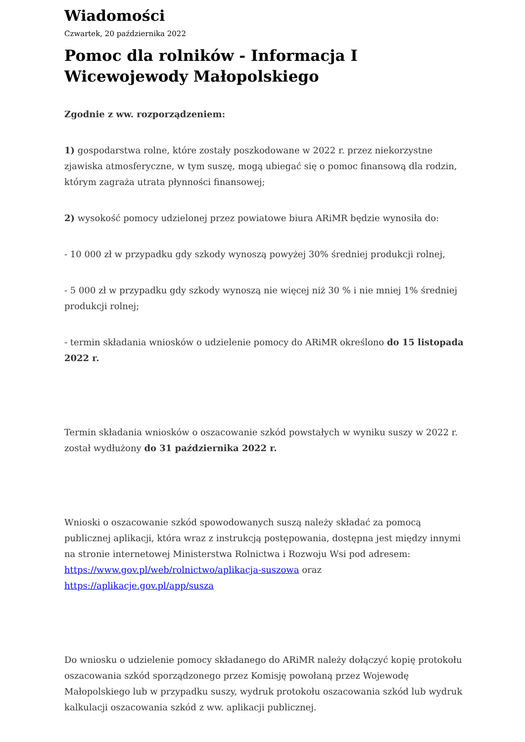Wiadomości
Czwartek, 20 października 2022
Pomoc dla rolników - Informacja I Wicewojewody Małopolskiego
Zgodnie z ww. rozporządzeniem:
1) gospodarstwa rolne, które zostały poszkodowane w 2022 r. przez niekorzystne zjawiska atmosferyczne, w tym suszę, mogą ubiegać się o pomoc finansową dla rodzin, którym zagraża utrata płynności finansowej;
2) wysokość pomocy udzielonej przez powiatowe biura ARiMR będzie wynosiła do:
- 10 000 zł w przypadku gdy szkody wynoszą powyżej 30% średniej produkcji rolnej,
- 5 000 zł w przypadku gdy szkody wynoszą nie więcej niż 30 % i nie mniej 1% średniej produkcji rolnej;
- termin składania wniosków o udzielenie pomocy do ARiMR określono do 15 listopada 2022 r.
Termin składania wniosków o oszacowanie szkód powstałych w wyniku suszy w 2022 r. został wydłużony do 31 października 2022 r.
Wnioski o oszacowanie szkód spowodowanych suszą należy składać za pomocą publicznej aplikacji, która wraz z instrukcją postępowania, dostępna jest między innymi na stronie internetowej Ministerstwa Rolnictwa i Rozwoju Wsi pod adresem: https://www.gov.pl/web/rolnictwo/aplikacja-suszowa oraz https://aplikacje.gov.pl/app/susza
Do wniosku o udzielenie pomocy składanego do ARiMR należy dołączyć kopię protokołu oszacowania szkód sporządzonego przez Komisję powołaną przez Wojewodę Małopolskiego lub w przypadku suszy, wydruk protokołu oszacowania szkód lub wydruk kalkulacji oszacowania szkód z ww. aplikacji publicznej.